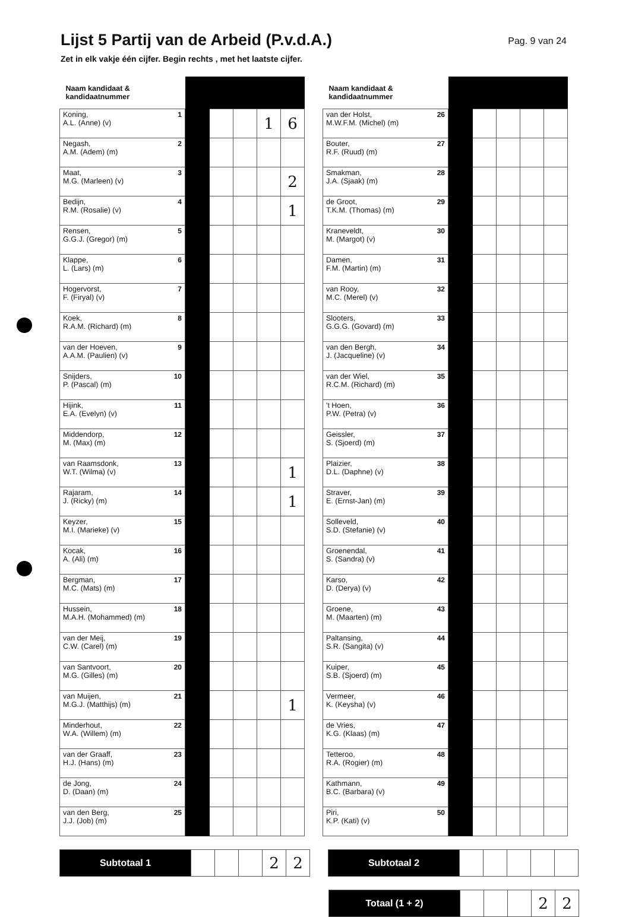Lijst 5 Partij van de Arbeid (P.v.d.A.)
Pag. 9 van 24
Zet in elk vakje één cijfer. Begin rechts , met het laatste cijfer.
| Naam kandidaat & kandidaatnummer | | | | | |
| --- | --- | --- | --- | --- | --- |
| 1 Koning, A.L. (Anne) (v) | | | | 1 | 6 |
| 2 Negash, A.M. (Adem) (m) | | | | | |
| 3 Maat, M.G. (Marleen) (v) | | | | | 2 |
| 4 Bedijn, R.M. (Rosalie) (v) | | | | | 1 |
| 5 Rensen, G.G.J. (Gregor) (m) | | | | | |
| 6 Klappe, L. (Lars) (m) | | | | | |
| 7 Hogervorst, F. (Firyal) (v) | | | | | |
| 8 Koek, R.A.M. (Richard) (m) | | | | | |
| 9 van der Hoeven, A.A.M. (Paulien) (v) | | | | | |
| 10 Snijders, P. (Pascal) (m) | | | | | |
| 11 Hijink, E.A. (Evelyn) (v) | | | | | |
| 12 Middendorp, M. (Max) (m) | | | | | |
| 13 van Raamsdonk, W.T. (Wilma) (v) | | | | | 1 |
| 14 Rajaram, J. (Ricky) (m) | | | | | 1 |
| 15 Keyzer, M.I. (Marieke) (v) | | | | | |
| 16 Kocak, A. (Ali) (m) | | | | | |
| 17 Bergman, M.C. (Mats) (m) | | | | | |
| 18 Hussein, M.A.H. (Mohammed) (m) | | | | | |
| 19 van der Meij, C.W. (Carel) (m) | | | | | |
| 20 van Santvoort, M.G. (Gilles) (m) | | | | | |
| 21 van Muijen, M.G.J. (Matthijs) (m) | | | | | 1 |
| 22 Minderhout, W.A. (Willem) (m) | | | | | |
| 23 van der Graaff, H.J. (Hans) (m) | | | | | |
| 24 de Jong, D. (Daan) (m) | | | | | |
| 25 van den Berg, J.J. (Job) (m) | | | | | |
| Naam kandidaat & kandidaatnummer | | | | | |
| --- | --- | --- | --- | --- | --- |
| 26 van der Holst, M.W.F.M. (Michel) (m) | | | | | |
| 27 Bouter, R.F. (Ruud) (m) | | | | | |
| 28 Smakman, J.A. (Sjaak) (m) | | | | | |
| 29 de Groot, T.K.M. (Thomas) (m) | | | | | |
| 30 Kraneveldt, M. (Margot) (v) | | | | | |
| 31 Damen, F.M. (Martin) (m) | | | | | |
| 32 van Rooy, M.C. (Merel) (v) | | | | | |
| 33 Slooters, G.G.G. (Govard) (m) | | | | | |
| 34 van den Bergh, J. (Jacqueline) (v) | | | | | |
| 35 van der Wiel, R.C.M. (Richard) (m) | | | | | |
| 36 't Hoen, P.W. (Petra) (v) | | | | | |
| 37 Geissler, S. (Sjoerd) (m) | | | | | |
| 38 Plaizier, D.L. (Daphne) (v) | | | | | |
| 39 Straver, E. (Ernst-Jan) (m) | | | | | |
| 40 Solleveld, S.D. (Stefanie) (v) | | | | | |
| 41 Groenendal, S. (Sandra) (v) | | | | | |
| 42 Karso, D. (Derya) (v) | | | | | |
| 43 Groene, M. (Maarten) (m) | | | | | |
| 44 Paltansing, S.R. (Sangita) (v) | | | | | |
| 45 Kuiper, S.B. (Sjoerd) (m) | | | | | |
| 46 Vermeer, K. (Keysha) (v) | | | | | |
| 47 de Vries, K.G. (Klaas) (m) | | | | | |
| 48 Tetteroo, R.A. (Rogier) (m) | | | | | |
| 49 Kathmann, B.C. (Barbara) (v) | | | | | |
| 50 Piri, K.P. (Kati) (v) | | | | | |
| Subtotaal 1 | | | | 2 | 2 |
| Subtotaal 2 | | | | | |
| Totaal (1 + 2) | | | | 2 | 2 |